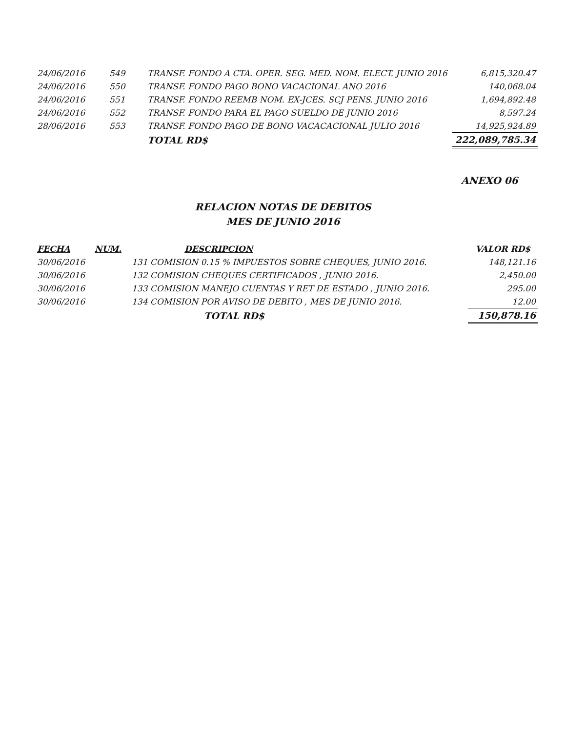| 24/06/2016 | 549 | TRANSF. FONDO A CTA. OPER. SEG. MED. NOM. ELECT. JUNIO 2016 | 6,815,320.47 |
| 24/06/2016 | 550 | TRANSF. FONDO PAGO BONO VACACIONAL ANO 2016 | 140,068.04 |
| 24/06/2016 | 551 | TRANSF. FONDO REEMB NOM. EX-JCES. SCJ PENS. JUNIO 2016 | 1,694,892.48 |
| 24/06/2016 | 552 | TRANSF. FONDO PARA EL PAGO SUELDO DE JUNIO 2016 | 8,597.24 |
| 28/06/2016 | 553 | TRANSF. FONDO PAGO DE BONO VACACACIONAL JULIO 2016 | 14,925,924.89 |
| | | TOTAL RD$ | 222,089,785.34 |
ANEXO 06
RELACION NOTAS DE DEBITOS
MES DE JUNIO 2016
| FECHA | NUM. | DESCRIPCION | VALOR RD$ |
| --- | --- | --- | --- |
| 30/06/2016 | 131 COMISION 0.15 % IMPUESTOS SOBRE CHEQUES, JUNIO 2016. | | 148,121.16 |
| 30/06/2016 | 132 COMISION CHEQUES CERTIFICADOS , JUNIO 2016. | | 2,450.00 |
| 30/06/2016 | 133 COMISION MANEJO CUENTAS Y RET DE ESTADO , JUNIO 2016. | | 295.00 |
| 30/06/2016 | 134 COMISION POR AVISO DE DEBITO , MES DE JUNIO 2016. | | 12.00 |
| | | TOTAL RD$ | 150,878.16 |